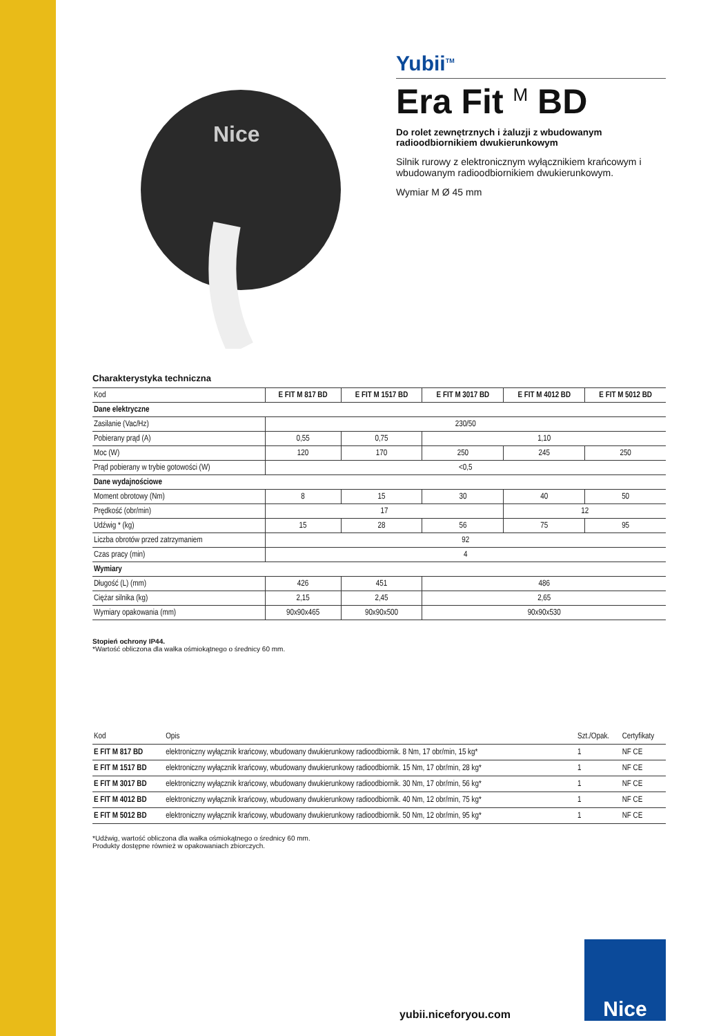Nice
Yubii<sup>TM</sup>
Era Fit <sup>M</sup> BD
Do rolet zewnętrznych i żaluzji z wbudowanym radioodbiornikiem dwukierunkowym
Silnik rurowy z elektronicznym wyłącznikiem krańcowym i wbudowanym radioodbiornikiem dwukierunkowym.
Wymiar M Ø 45 mm
Charakterystyka techniczna
| Kod | E FIT M 817 BD | E FIT M 1517 BD | E FIT M 3017 BD | E FIT M 4012 BD | E FIT M 5012 BD |
| --- | --- | --- | --- | --- | --- |
| Dane elektryczne | | | | | |
| Zasilanie (Vac/Hz) | 230/50 | | | | |
| Pobierany prąd (A) | 0,55 | 0,75 | 1,10 | | |
| Moc (W) | 120 | 170 | 250 | 245 | 250 |
| Prąd pobierany w trybie gotowości (W) | <0,5 | | | | |
| Dane wydajnościowe | | | | | |
| Moment obrotowy (Nm) | 8 | 15 | 30 | 40 | 50 |
| Prędkość (obr/min) | 17 | | | 12 | |
| Udźwig * (kg) | 15 | 28 | 56 | 75 | 95 |
| Liczba obrotów przed zatrzymaniem | 92 | | | | |
| Czas pracy (min) | 4 | | | | |
| Wymiary | | | | | |
| Długość (L) (mm) | 426 | 451 | 486 | | |
| Ciężar silnika (kg) | 2,15 | 2,45 | 2,65 | | |
| Wymiary opakowania (mm) | 90x90x465 | 90x90x500 | 90x90x530 | | |
Stopień ochrony IP44.
*Wartość obliczona dla wałka ośmiokątnego o średnicy 60 mm.
| Kod | Opis | Szt./Opak. | Certyfikaty |
| --- | --- | --- | --- |
| E FIT M 817 BD | elektroniczny wyłącznik krańcowy, wbudowany dwukierunkowy radioodbiornik. 8 Nm, 17 obr/min, 15 kg* | 1 | NF CE |
| E FIT M 1517 BD | elektroniczny wyłącznik krańcowy, wbudowany dwukierunkowy radioodbiornik. 15 Nm, 17 obr/min, 28 kg* | 1 | NF CE |
| E FIT M 3017 BD | elektroniczny wyłącznik krańcowy, wbudowany dwukierunkowy radioodbiornik. 30 Nm, 17 obr/min, 56 kg* | 1 | NF CE |
| E FIT M 4012 BD | elektroniczny wyłącznik krańcowy, wbudowany dwukierunkowy radioodbiornik. 40 Nm, 12 obr/min, 75 kg* | 1 | NF CE |
| E FIT M 5012 BD | elektroniczny wyłącznik krańcowy, wbudowany dwukierunkowy radioodbiornik. 50 Nm, 12 obr/min, 95 kg* | 1 | NF CE |
*Udźwig, wartość obliczona dla wałka ośmiokątnego o średnicy 60 mm.
Produkty dostępne również w opakowaniach zbiorczych.
yubii.niceforyou.com
Nice